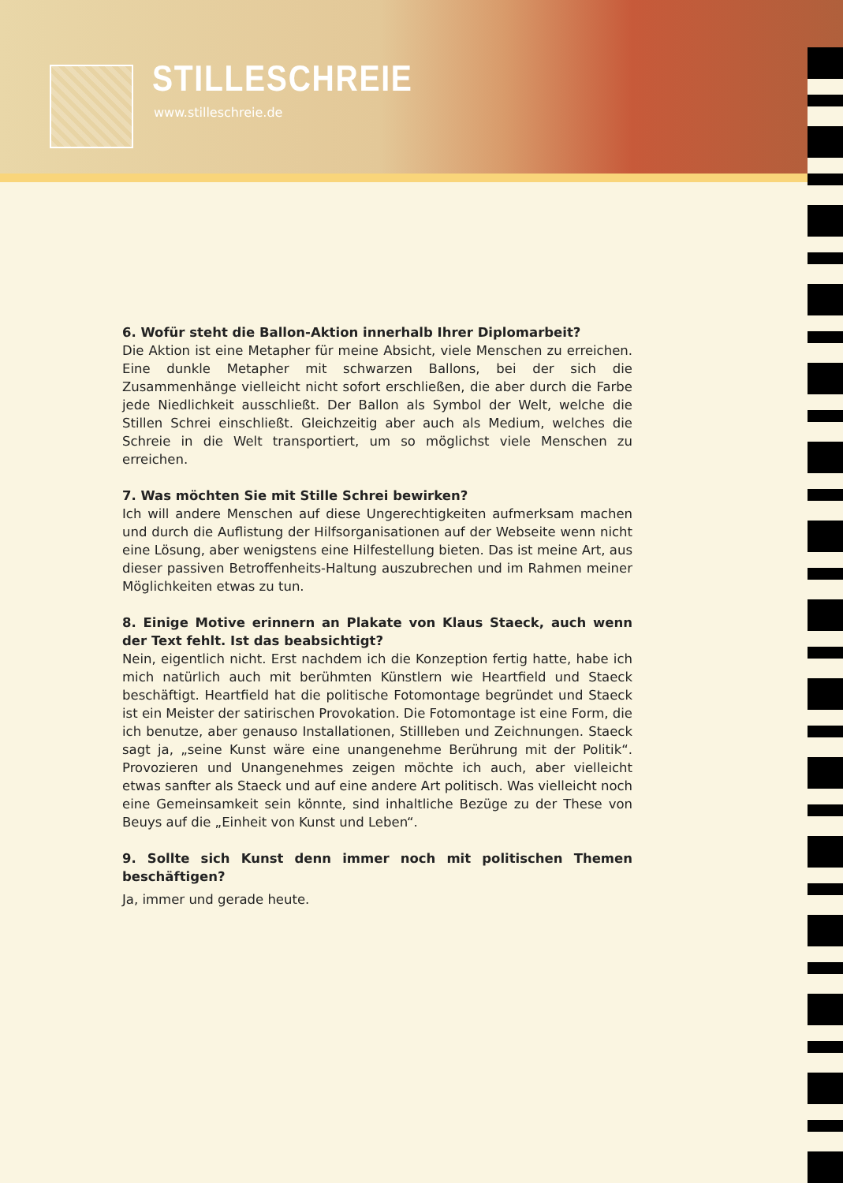STILLESCHREIE
www.stilleschreie.de
6. Wofür steht die Ballon-Aktion innerhalb Ihrer Diplomarbeit?
Die Aktion ist eine Metapher für meine Absicht, viele Menschen zu erreichen. Eine dunkle Metapher mit schwarzen Ballons, bei der sich die Zusammenhänge vielleicht nicht sofort erschließen, die aber durch die Farbe jede Niedlichkeit aus­schließt. Der Ballon als Symbol der Welt, welche die Stillen Schrei einschließt. Gleichzeitig aber auch als Medium, welches die Schreie in die Welt transportiert, um so möglichst viele Menschen zu erreichen.
7. Was möchten Sie mit Stille Schrei bewirken?
Ich will andere Menschen auf diese Ungerechtigkeiten aufmerksam machen und durch die Auflistung der Hilfsorganisationen auf der Webseite wenn nicht eine Lösung, aber wenigstens eine Hilfestellung bieten. Das ist meine Art, aus dieser passiven Betroffenheits-Haltung auszubrechen und im Rahmen meiner Möglich­keiten etwas zu tun.
8. Einige Motive erinnern an Plakate von Klaus Staeck, auch wenn der Text fehlt. Ist das beabsichtigt?
Nein, eigentlich nicht. Erst nachdem ich die Konzeption fertig hatte, habe ich mich natürlich auch mit berühmten Künstlern wie Heartfield und Staeck beschäftigt. Heartfield hat die politische Fotomontage begründet und Staeck ist ein Meister der satirischen Provokation. Die Fotomontage ist eine Form, die ich benutze, aber genauso Installationen, Stillleben und Zeichnungen. Staeck sagt ja, „seine Kunst wäre eine unangenehme Berührung mit der Politik“. Provozieren und Unangeneh­mes zeigen möchte ich auch, aber vielleicht etwas sanfter als Staeck und auf eine andere Art politisch. Was vielleicht noch eine Gemeinsamkeit sein könnte, sind in­haltliche Bezüge zu der These von Beuys auf die „Einheit von Kunst und Leben“.
9. Sollte sich Kunst denn immer noch mit politischen Themen beschäftigen?
Ja, immer und gerade heute.